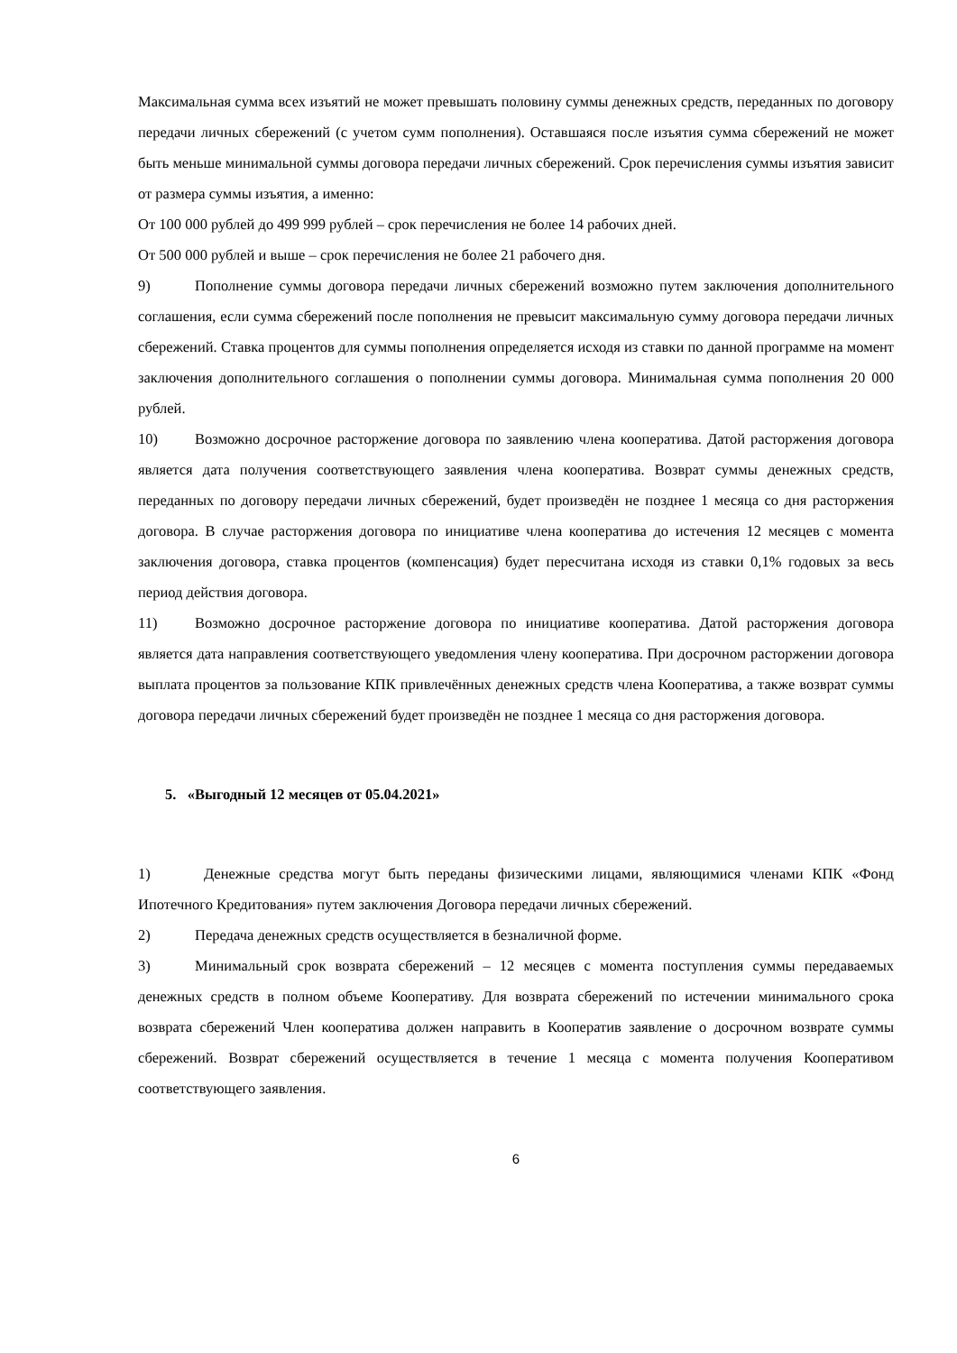Максимальная сумма всех изъятий не может превышать половину суммы денежных средств, переданных по договору передачи личных сбережений (с учетом сумм пополнения). Оставшаяся после изъятия сумма сбережений не может быть меньше минимальной суммы договора передачи личных сбережений. Срок перечисления суммы изъятия зависит от размера суммы изъятия, а именно:
От 100 000 рублей до 499 999 рублей – срок перечисления не более 14 рабочих дней.
От 500 000 рублей и выше – срок перечисления не более 21 рабочего дня.
9) Пополнение суммы договора передачи личных сбережений возможно путем заключения дополнительного соглашения, если сумма сбережений после пополнения не превысит максимальную сумму договора передачи личных сбережений. Ставка процентов для суммы пополнения определяется исходя из ставки по данной программе на момент заключения дополнительного соглашения о пополнении суммы договора. Минимальная сумма пополнения 20 000 рублей.
10) Возможно досрочное расторжение договора по заявлению члена кооператива. Датой расторжения договора является дата получения соответствующего заявления члена кооператива. Возврат суммы денежных средств, переданных по договору передачи личных сбережений, будет произведён не позднее 1 месяца со дня расторжения договора. В случае расторжения договора по инициативе члена кооператива до истечения 12 месяцев с момента заключения договора, ставка процентов (компенсация) будет пересчитана исходя из ставки 0,1% годовых за весь период действия договора.
11) Возможно досрочное расторжение договора по инициативе кооператива. Датой расторжения договора является дата направления соответствующего уведомления члену кооператива. При досрочном расторжении договора выплата процентов за пользование КПК привлечённых денежных средств члена Кооператива, а также возврат суммы договора передачи личных сбережений будет произведён не позднее 1 месяца со дня расторжения договора.
5. «Выгодный 12 месяцев от 05.04.2021»
1) Денежные средства могут быть переданы физическими лицами, являющимися членами КПК «Фонд Ипотечного Кредитования» путем заключения Договора передачи личных сбережений.
2) Передача денежных средств осуществляется в безналичной форме.
3) Минимальный срок возврата сбережений – 12 месяцев с момента поступления суммы передаваемых денежных средств в полном объеме Кооперативу. Для возврата сбережений по истечении минимального срока возврата сбережений Член кооператива должен направить в Кооператив заявление о досрочном возврате суммы сбережений. Возврат сбережений осуществляется в течение 1 месяца с момента получения Кооперативом соответствующего заявления.
6